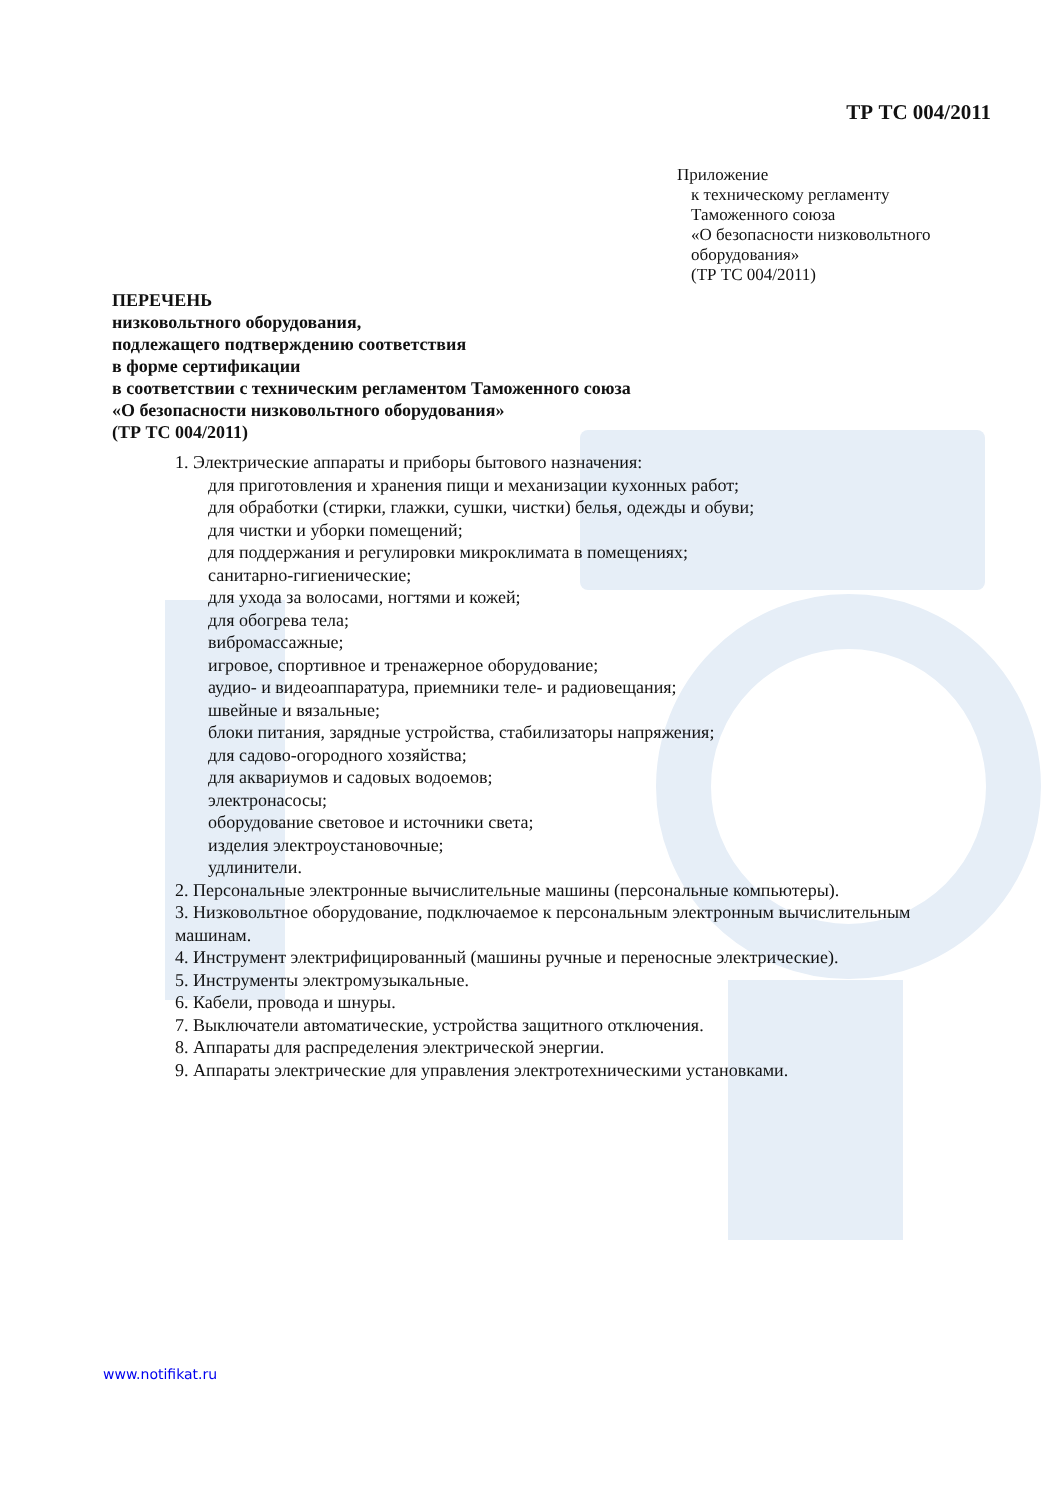ТР ТС 004/2011
Приложение
к техническому регламенту
Таможенного союза
«О безопасности низковольтного
оборудования»
(ТР ТС 004/2011)
ПЕРЕЧЕНЬ
низковольтного оборудования,
подлежащего подтверждению соответствия
в форме сертификации
в соответствии с техническим регламентом Таможенного союза
«О безопасности низковольтного оборудования»
(ТР ТС 004/2011)
1. Электрические аппараты и приборы бытового назначения:
для приготовления и хранения пищи и механизации кухонных работ;
для обработки (стирки, глажки, сушки, чистки) белья, одежды и обуви;
для чистки и уборки помещений;
для поддержания и регулировки микроклимата в помещениях;
санитарно-гигиенические;
для ухода за волосами, ногтями и кожей;
для обогрева тела;
вибромассажные;
игровое, спортивное и тренажерное оборудование;
аудио- и видеоаппаратура, приемники теле- и радиовещания;
швейные и вязальные;
блоки питания, зарядные устройства, стабилизаторы напряжения;
для садово-огородного хозяйства;
для аквариумов и садовых водоемов;
электронасосы;
оборудование световое и источники света;
изделия электроустановочные;
удлинители.
2. Персональные электронные вычислительные машины (персональные компьютеры).
3. Низковольтное оборудование, подключаемое к персональным электронным вычислительным машинам.
4. Инструмент электрифицированный (машины ручные и переносные электрические).
5. Инструменты электромузыкальные.
6. Кабели, провода и шнуры.
7. Выключатели автоматические, устройства защитного отключения.
8. Аппараты для распределения электрической энергии.
9. Аппараты электрические для управления электротехническими установками.
www.notifikat.ru